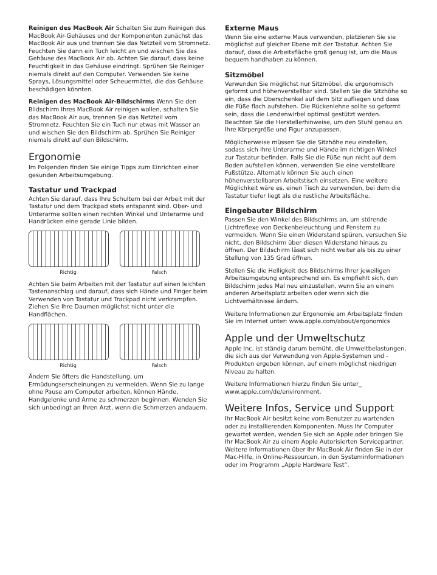Reinigen des MacBook Air Schalten Sie zum Reinigen des MacBook Air-Gehäuses und der Komponenten zunächst das MacBook Air aus und trennen Sie das Netzteil vom Stromnetz. Feuchten Sie dann ein Tuch leicht an und wischen Sie das Gehäuse des MacBook Air ab. Achten Sie darauf, dass keine Feuchtigkeit in das Gehäuse eindringt. Sprühen Sie Reiniger niemals direkt auf den Computer. Verwenden Sie keine Sprays, Lösungsmittel oder Scheuermittel, die das Gehäuse beschädigen könnten.
Reinigen des MacBook Air-Bildschirms Wenn Sie den Bildschirm Ihres MacBook Air reinigen wollen, schalten Sie das MacBook Air aus, trennen Sie das Netzteil vom Stromnetz. Feuchten Sie ein Tuch nur etwas mit Wasser an und wischen Sie den Bildschirm ab. Sprühen Sie Reiniger niemals direkt auf den Bildschirm.
Ergonomie
Im Folgenden finden Sie einige Tipps zum Einrichten einer gesunden Arbeitsumgebung.
Tastatur und Trackpad
Achten Sie darauf, dass Ihre Schultern bei der Arbeit mit der Tastatur und dem Trackpad stets entspannt sind. Ober- und Unterarme sollten einen rechten Winkel und Unterarme und Handrücken eine gerade Linie bilden.
Richtig Falsch
Achten Sie beim Arbeiten mit der Tastatur auf einen leichten Tastenanschlag und darauf, dass sich Hände und Finger beim Verwenden von Tastatur und Trackpad nicht verkrampfen. Ziehen Sie Ihre Daumen möglichst nicht unter die Handflächen.
Richtig Falsch
Ändern Sie öfters die Handstellung, um Ermüdungserscheinungen zu vermeiden. Wenn Sie zu lange ohne Pause am Computer arbeiten, können Hände, Handgelenke und Arme zu schmerzen beginnen. Wenden Sie sich unbedingt an Ihren Arzt, wenn die Schmerzen andauern.
Externe Maus
Wenn Sie eine externe Maus verwenden, platzieren Sie sie möglichst auf gleicher Ebene mit der Tastatur. Achten Sie darauf, dass die Arbeitsfläche groß genug ist, um die Maus bequem handhaben zu können.
Sitzmöbel
Verwenden Sie möglichst nur Sitzmöbel, die ergonomisch geformt und höhenverstellbar sind. Stellen Sie die Sitzhöhe so ein, dass die Oberschenkel auf dem Sitz aufliegen und dass die Füße flach aufstehen. Die Rückenlehne sollte so geformt sein, dass die Lendenwirbel optimal gestützt werden. Beachten Sie die Herstellerhinweise, um den Stuhl genau an Ihre Körpergröße und Figur anzupassen.
Möglicherweise müssen Sie die Sitzhöhe neu einstellen, sodass sich Ihre Unterarme und Hände im richtigen Winkel zur Tastatur befinden. Falls Sie die Füße nun nicht auf dem Boden aufstellen können, verwenden Sie eine verstellbare Fußstütze. Alternativ können Sie auch einen höhenverstellbaren Arbeitstisch einsetzen. Eine weitere Möglichkeit wäre es, einen Tisch zu verwenden, bei dem die Tastatur tiefer liegt als die restliche Arbeitsfläche.
Eingebauter Bildschirm
Passen Sie den Winkel des Bildschirms an, um störende Lichtreflexe von Deckenbeleuchtung und Fenstern zu vermeiden. Wenn Sie einen Widerstand spüren, versuchen Sie nicht, den Bildschirm über diesen Widerstand hinaus zu öffnen. Der Bildschirm lässt sich nicht weiter als bis zu einer Stellung von 135 Grad öffnen.
Stellen Sie die Helligkeit des Bildschirms Ihrer jeweiligen Arbeitsumgebung entsprechend ein. Es empfiehlt sich, den Bildschirm jedes Mal neu einzustellen, wenn Sie an einem anderen Arbeitsplatz arbeiten oder wenn sich die Lichtverhältnisse ändern.
Weitere Informationen zur Ergonomie am Arbeitsplatz finden Sie im Internet unter: www.apple.com/about/ergonomics
Apple und der Umweltschutz
Apple Inc. ist ständig darum bemüht, die Umweltbelastungen, die sich aus der Verwendung von Apple-Systemen und -Produkten ergeben können, auf einem möglichst niedrigen Niveau zu halten.
Weitere Informationen hierzu finden Sie unter_ www.apple.com/de/environment.
Weitere Infos, Service und Support
Ihr MacBook Air besitzt keine vom Benutzer zu wartenden oder zu installierenden Komponenten. Muss Ihr Computer gewartet werden, wenden Sie sich an Apple oder bringen Sie Ihr MacBook Air zu einem Apple Autorisierten Servicepartner. Weitere Informationen über Ihr MacBook Air finden Sie in der Mac-Hilfe, in Online-Ressourcen, in den Systeminformationen oder im Programm „Apple Hardware Test“.